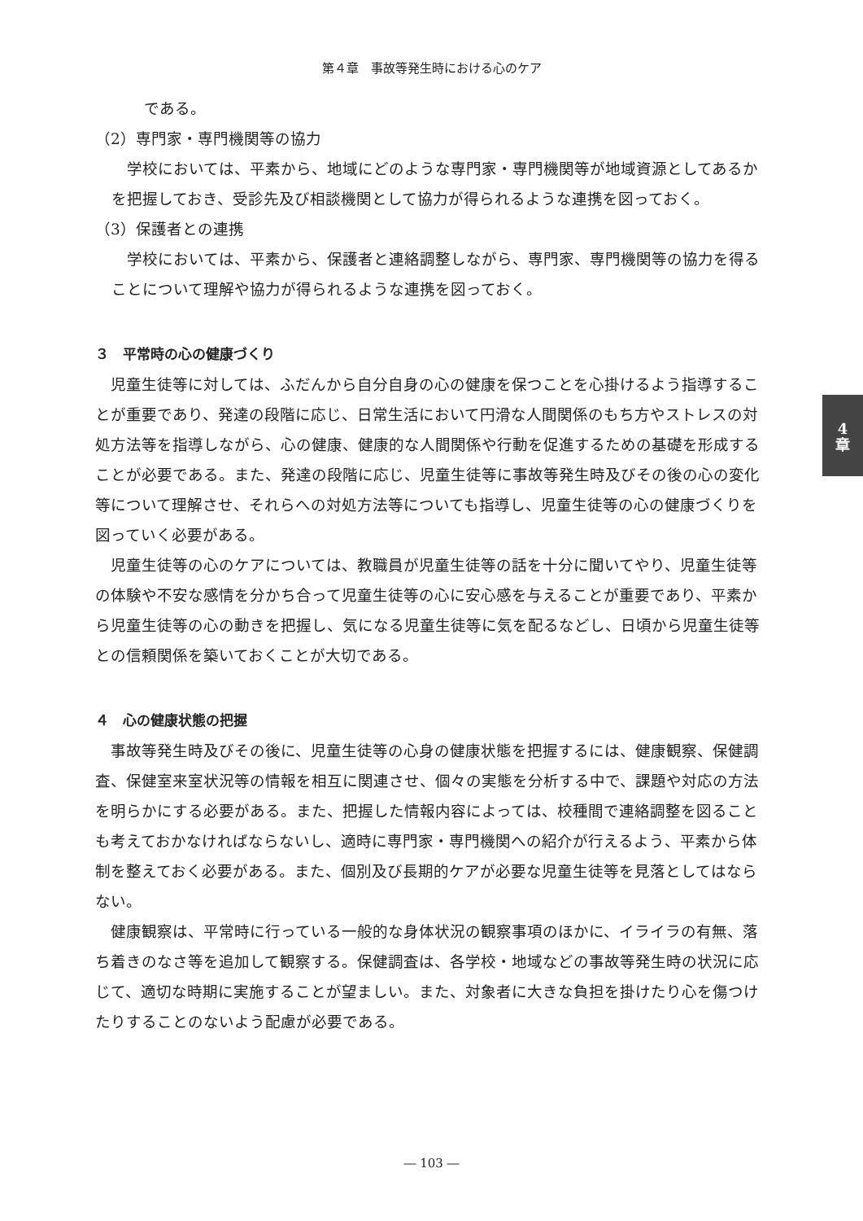第４章　事故等発生時における心のケア
4
章
である。
（2）専門家・専門機関等の協力
　学校においては、平素から、地域にどのような専門家・専門機関等が地域資源としてあるかを把握しておき、受診先及び相談機関として協力が得られるような連携を図っておく。
（3）保護者との連携
　学校においては、平素から、保護者と連絡調整しながら、専門家、専門機関等の協力を得ることについて理解や協力が得られるような連携を図っておく。
３　平常時の心の健康づくり
　児童生徒等に対しては、ふだんから自分自身の心の健康を保つことを心掛けるよう指導することが重要であり、発達の段階に応じ、日常生活において円滑な人間関係のもち方やストレスの対処方法等を指導しながら、心の健康、健康的な人間関係や行動を促進するための基礎を形成することが必要である。また、発達の段階に応じ、児童生徒等に事故等発生時及びその後の心の変化等について理解させ、それらへの対処方法等についても指導し、児童生徒等の心の健康づくりを図っていく必要がある。
　児童生徒等の心のケアについては、教職員が児童生徒等の話を十分に聞いてやり、児童生徒等の体験や不安な感情を分かち合って児童生徒等の心に安心感を与えることが重要であり、平素から児童生徒等の心の動きを把握し、気になる児童生徒等に気を配るなどし、日頃から児童生徒等との信頼関係を築いておくことが大切である。
４　心の健康状態の把握
　事故等発生時及びその後に、児童生徒等の心身の健康状態を把握するには、健康観察、保健調査、保健室来室状況等の情報を相互に関連させ、個々の実態を分析する中で、課題や対応の方法を明らかにする必要がある。また、把握した情報内容によっては、校種間で連絡調整を図ることも考えておかなければならないし、適時に専門家・専門機関への紹介が行えるよう、平素から体制を整えておく必要がある。また、個別及び長期的ケアが必要な児童生徒等を見落としてはならない。
　健康観察は、平常時に行っている一般的な身体状況の観察事項のほかに、イライラの有無、落ち着きのなさ等を追加して観察する。保健調査は、各学校・地域などの事故等発生時の状況に応じて、適切な時期に実施することが望ましい。また、対象者に大きな負担を掛けたり心を傷つけたりすることのないよう配慮が必要である。
― 103 ―